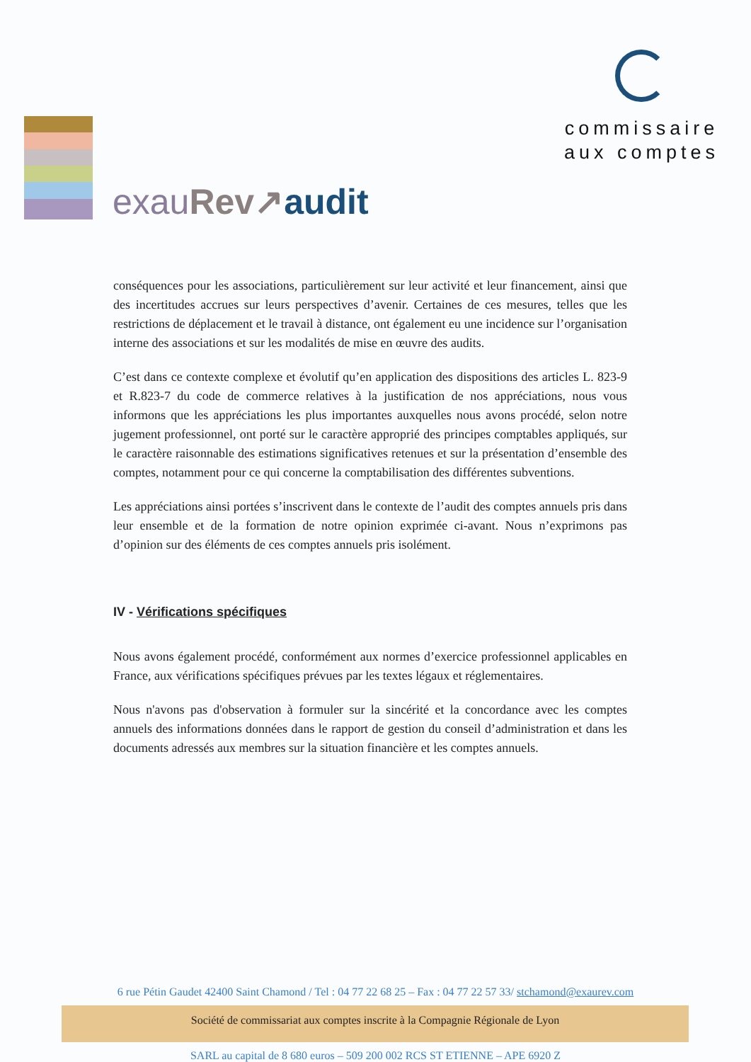exau Rev↗audit
commissaire
aux comptes
conséquences pour les associations, particulièrement sur leur activité et leur financement, ainsi que des incertitudes accrues sur leurs perspectives d’avenir. Certaines de ces mesures, telles que les restrictions de déplacement et le travail à distance, ont également eu une incidence sur l’organisation interne des associations et sur les modalités de mise en œuvre des audits.
C’est dans ce contexte complexe et évolutif qu’en application des dispositions des articles L. 823-9 et R.823-7 du code de commerce relatives à la justification de nos appréciations, nous vous informons que les appréciations les plus importantes auxquelles nous avons procédé, selon notre jugement professionnel, ont porté sur le caractère approprié des principes comptables appliqués, sur le caractère raisonnable des estimations significatives retenues et sur la présentation d’ensemble des comptes, notamment pour ce qui concerne la comptabilisation des différentes subventions.
Les appréciations ainsi portées s’inscrivent dans le contexte de l’audit des comptes annuels pris dans leur ensemble et de la formation de notre opinion exprimée ci-avant. Nous n’exprimons pas d’opinion sur des éléments de ces comptes annuels pris isolément.
IV - Vérifications spécifiques
Nous avons également procédé, conformément aux normes d’exercice professionnel applicables en France, aux vérifications spécifiques prévues par les textes légaux et réglementaires.
Nous n'avons pas d'observation à formuler sur la sincérité et la concordance avec les comptes annuels des informations données dans le rapport de gestion du conseil d’administration et dans les documents adressés aux membres sur la situation financière et les comptes annuels.
6 rue Pétin Gaudet 42400 Saint Chamond / Tel : 04 77 22 68 25 – Fax : 04 77 22 57 33/ stchamond@exaurev.com
Société de commissariat aux comptes inscrite à la Compagnie Régionale de Lyon
SARL au capital de 8 680 euros – 509 200 002 RCS ST ETIENNE – APE 6920 Z